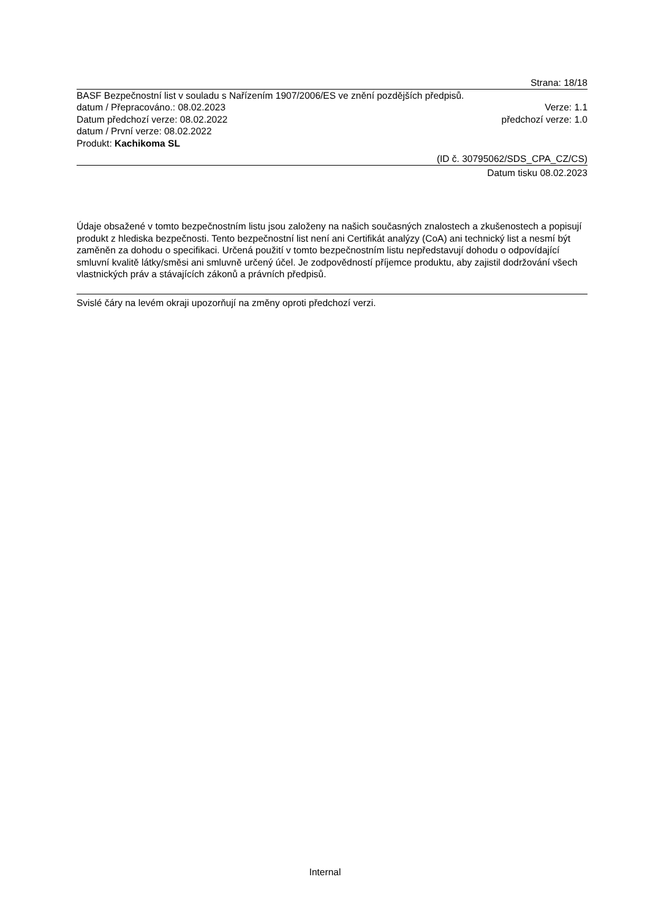Strana: 18/18
BASF Bezpečnostní list v souladu s Nařízením 1907/2006/ES ve znění pozdějších předpisů.
datum / Přepracováno.: 08.02.2023 Verze: 1.1
Datum předchozí verze: 08.02.2022 předchozí verze: 1.0
datum / První verze: 08.02.2022
Produkt: Kachikoma SL
(ID č. 30795062/SDS_CPA_CZ/CS)
Datum tisku 08.02.2023
Údaje obsažené v tomto bezpečnostním listu jsou založeny na našich současných znalostech a zkušenostech a popisují produkt z hlediska bezpečnosti. Tento bezpečnostní list není ani Certifikát analýzy (CoA) ani technický list a nesmí být zaměněn za dohodu o specifikaci. Určená použití v tomto bezpečnostním listu nepředstavují dohodu o odpovídající smluvní kvalitě látky/směsi ani smluvně určený účel. Je zodpovědností příjemce produktu, aby zajistil dodržování všech vlastnických práv a stávajících zákonů a právních předpisů.
Svislé čáry na levém okraji upozorňují na změny oproti předchozí verzi.
Internal